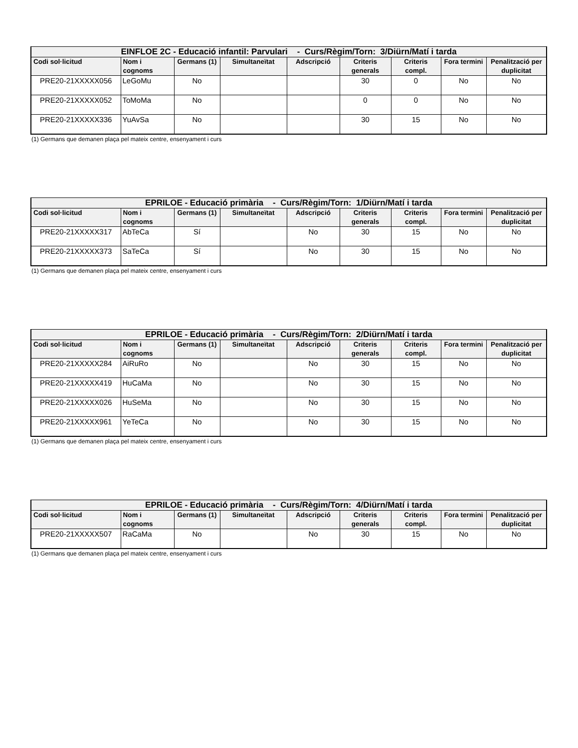| EINFLOE 2C - Educació infantil: Parvulari - Curs/Règim/Torn: 3/Diürn/Matí i tarda | | | | | | | | |
| --- | --- | --- | --- | --- | --- | --- | --- | --- |
| Codi sol·licitud | Nom i cognoms | Germans (1) | Simultaneïtat | Adscripció | Criteris generals | Criteris compl. | Fora termini | Penalització per duplicitat |
| PRE20-21XXXXX056 | LeGoMu | No | | | 30 | 0 | No | No |
| PRE20-21XXXXX052 | ToMoMa | No | | | 0 | 0 | No | No |
| PRE20-21XXXXX336 | YuAvSa | No | | | 30 | 15 | No | No |
(1) Germans que demanen plaça pel mateix centre, ensenyament i curs
| EPRILOE - Educació primària - Curs/Règim/Torn: 1/Diürn/Matí i tarda | | | | | | | | |
| --- | --- | --- | --- | --- | --- | --- | --- | --- |
| Codi sol·licitud | Nom i cognoms | Germans (1) | Simultaneïtat | Adscripció | Criteris generals | Criteris compl. | Fora termini | Penalització per duplicitat |
| PRE20-21XXXXX317 | AbTeCa | Sí | | No | 30 | 15 | No | No |
| PRE20-21XXXXX373 | SaTeCa | Sí | | No | 30 | 15 | No | No |
(1) Germans que demanen plaça pel mateix centre, ensenyament i curs
| EPRILOE - Educació primària - Curs/Règim/Torn: 2/Diürn/Matí i tarda | | | | | | | | |
| --- | --- | --- | --- | --- | --- | --- | --- | --- |
| Codi sol·licitud | Nom i cognoms | Germans (1) | Simultaneïtat | Adscripció | Criteris generals | Criteris compl. | Fora termini | Penalització per duplicitat |
| PRE20-21XXXXX284 | AiRuRo | No | | No | 30 | 15 | No | No |
| PRE20-21XXXXX419 | HuCaMa | No | | No | 30 | 15 | No | No |
| PRE20-21XXXXX026 | HuSeMa | No | | No | 30 | 15 | No | No |
| PRE20-21XXXXX961 | YeTeCa | No | | No | 30 | 15 | No | No |
(1) Germans que demanen plaça pel mateix centre, ensenyament i curs
| EPRILOE - Educació primària - Curs/Règim/Torn: 4/Diürn/Matí i tarda | | | | | | | | |
| --- | --- | --- | --- | --- | --- | --- | --- | --- |
| Codi sol·licitud | Nom i cognoms | Germans (1) | Simultaneïtat | Adscripció | Criteris generals | Criteris compl. | Fora termini | Penalització per duplicitat |
| PRE20-21XXXXX507 | RaCaMa | No | | No | 30 | 15 | No | No |
(1) Germans que demanen plaça pel mateix centre, ensenyament i curs